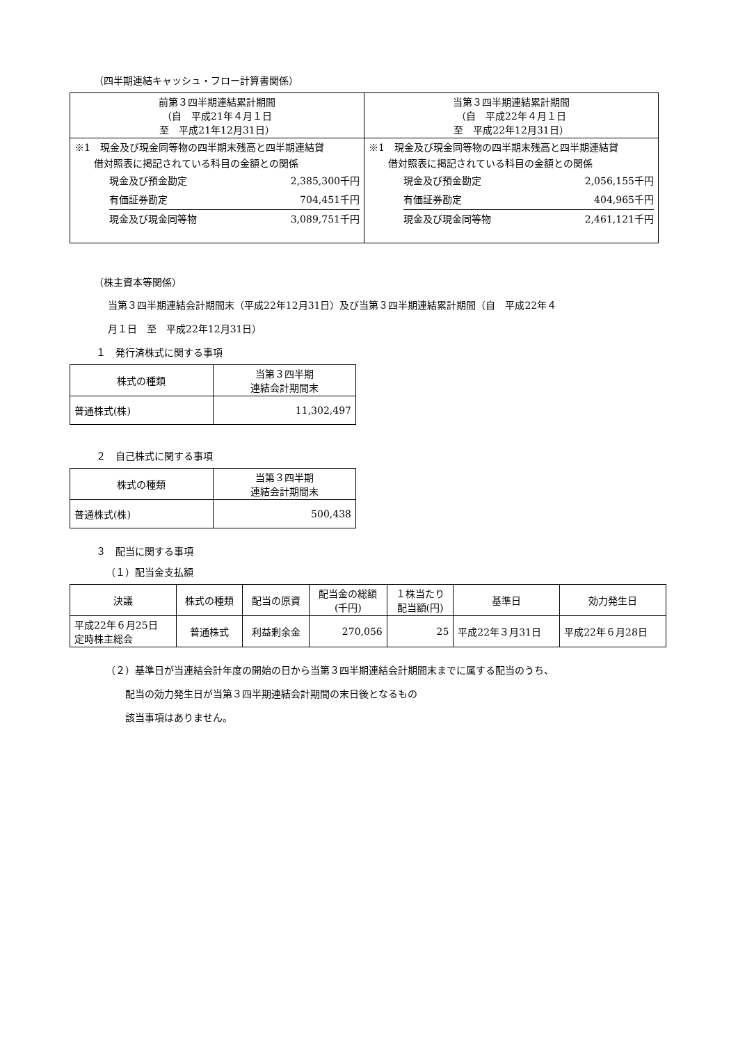（四半期連結キャッシュ・フロー計算書関係）
| 前第３四半期連結累計期間 （自 平成21年４月１日 至 平成21年12月31日） | 当第３四半期連結累計期間 （自 平成22年４月１日 至 平成22年12月31日） |
| --- | --- |
| ※1 現金及び現金同等物の四半期末残高と四半期連結貸 借対照表に掲記されている科目の金額との関係 / 現金及び預金勘定 / 2,385,300千円 / / 有価証券勘定 / 704,451千円 / / 現金及び現金同等物 / 3,089,751千円 / | ※1 現金及び現金同等物の四半期末残高と四半期連結貸 借対照表に掲記されている科目の金額との関係 / 現金及び預金勘定 / 2,056,155千円 / / 有価証券勘定 / 404,965千円 / / 現金及び現金同等物 / 2,461,121千円 / |
（株主資本等関係）
当第３四半期連結会計期間末（平成22年12月31日）及び当第３四半期連結累計期間（自　平成22年４
月１日　至　平成22年12月31日）
１　発行済株式に関する事項
| 株式の種類 | 当第３四半期 連結会計期間末 |
| 普通株式(株) | 11,302,497 |
２　自己株式に関する事項
| 株式の種類 | 当第３四半期 連結会計期間末 |
| 普通株式(株) | 500,438 |
３　配当に関する事項
（１）配当金支払額
| 決議 | 株式の種類 | 配当の原資 | 配当金の総額 (千円) | １株当たり 配当額(円) | 基準日 | 効力発生日 |
| 平成22年６月25日 定時株主総会 | 普通株式 | 利益剰余金 | 270,056 | 25 | 平成22年３月31日 | 平成22年６月28日 |
（２）基準日が当連結会計年度の開始の日から当第３四半期連結会計期間末までに属する配当のうち、
　　配当の効力発生日が当第３四半期連結会計期間の末日後となるもの
　　該当事項はありません。